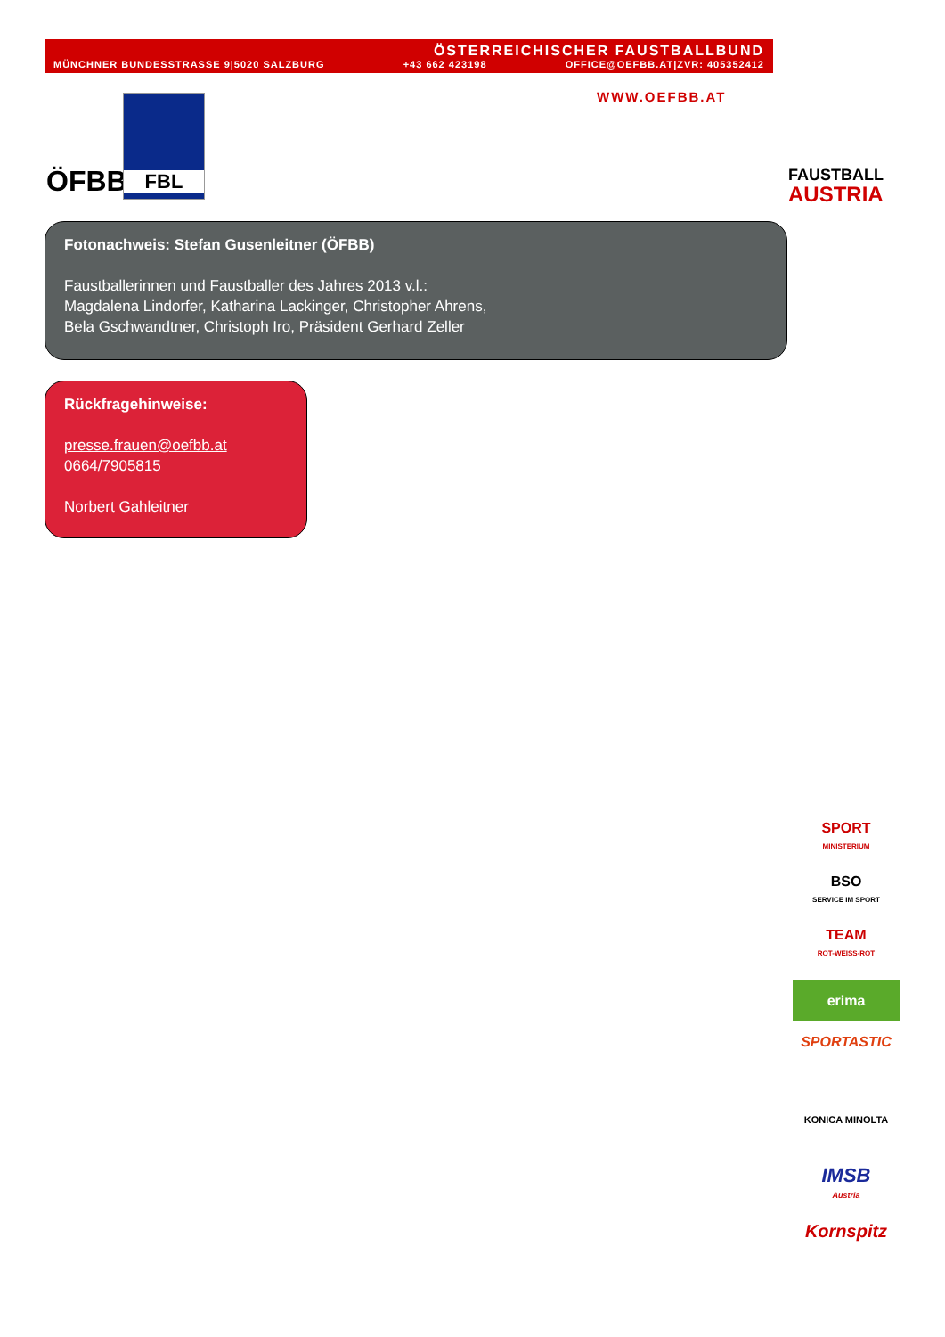ÖSTERREICHISCHER FAUSTBALLBUND
MÜNCHNER BUNDESSTRASSE 9|5020 SALZBURG +43 662 423198 OFFICE@OEFBB.AT|ZVR: 405352412
WWW.OEFBB.AT
ÖFBB
FBL
FAUSTBALL
AUSTRIA
Fotonachweis: Stefan Gusenleitner (ÖFBB)
Faustballerinnen und Faustballer des Jahres 2013 v.l.:
Magdalena Lindorfer, Katharina Lackinger, Christopher Ahrens,
Bela Gschwandtner, Christoph Iro, Präsident Gerhard Zeller
Rückfragehinweise:
presse.frauen@oefbb.at
0664/7905815
Norbert Gahleitner
SPORT
MINISTERIUM
BSO
SERVICE IM SPORT
TEAM
ROT-WEISS-ROT
erima
SPORTASTIC
KONICA MINOLTA
IMSB
Austria
Kornspitz